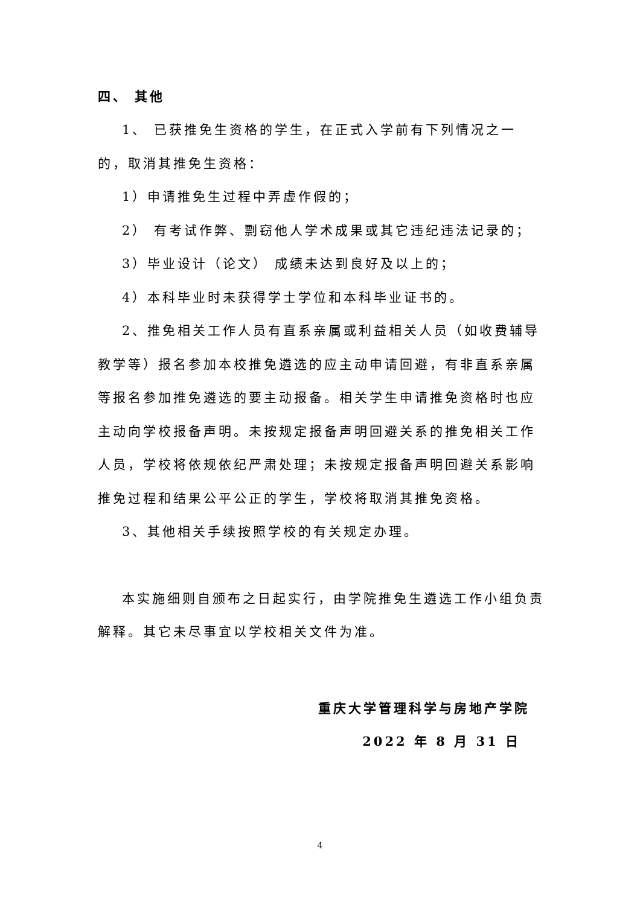四、 其他
1、 已获推免生资格的学生，在正式入学前有下列情况之一的，取消其推免生资格：
1）申请推免生过程中弄虚作假的；
2） 有考试作弊、剽窃他人学术成果或其它违纪违法记录的；
3）毕业设计（论文） 成绩未达到良好及以上的；
4）本科毕业时未获得学士学位和本科毕业证书的。
2、推免相关工作人员有直系亲属或利益相关人员（如收费辅导教学等）报名参加本校推免遴选的应主动申请回避，有非直系亲属等报名参加推免遴选的要主动报备。相关学生申请推免资格时也应主动向学校报备声明。未按规定报备声明回避关系的推免相关工作人员，学校将依规依纪严肃处理；未按规定报备声明回避关系影响推免过程和结果公平公正的学生，学校将取消其推免资格。
3、其他相关手续按照学校的有关规定办理。
本实施细则自颁布之日起实行，由学院推免生遴选工作小组负责解释。其它未尽事宜以学校相关文件为准。
重庆大学管理科学与房地产学院
2022 年 8 月 31 日
4